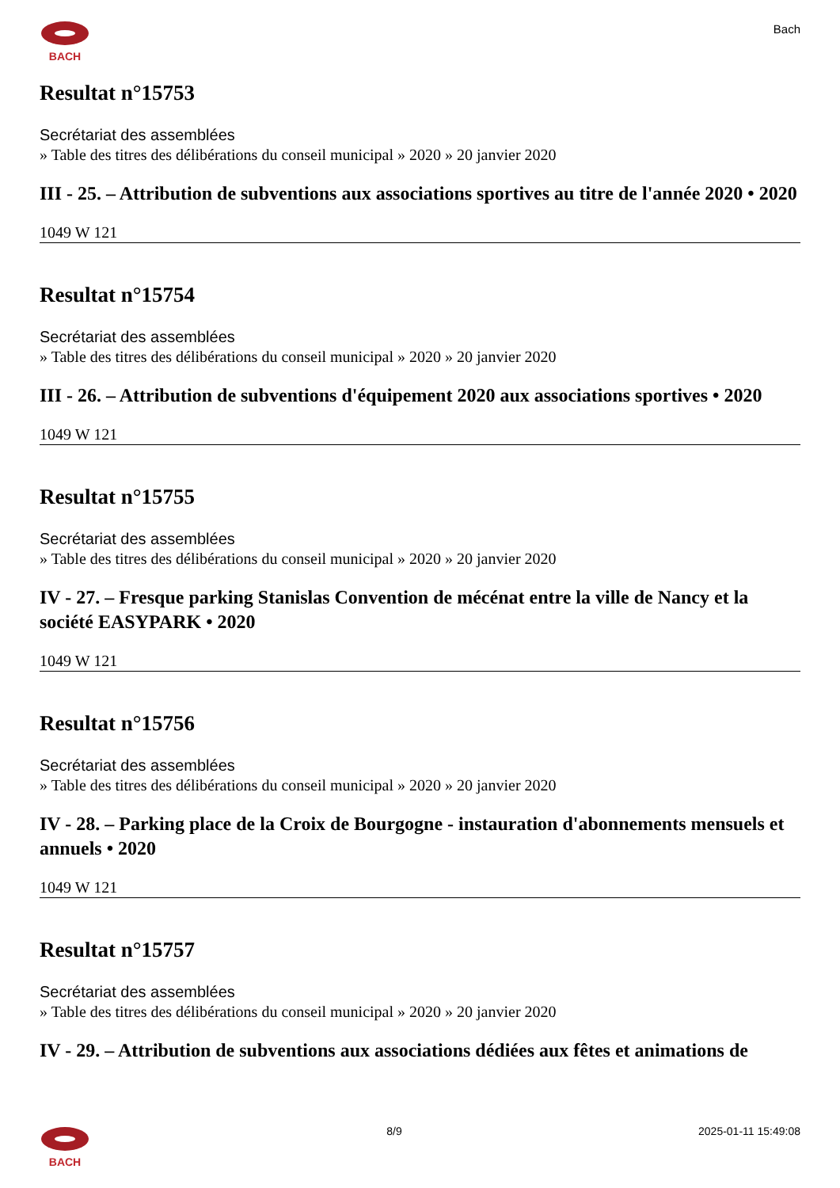BACH
Bach
Resultat n°15753
Secrétariat des assemblées
» Table des titres des délibérations du conseil municipal » 2020 » 20 janvier 2020
III - 25. – Attribution de subventions aux associations sportives au titre de l'année 2020 • 2020
1049 W 121
Resultat n°15754
Secrétariat des assemblées
» Table des titres des délibérations du conseil municipal » 2020 » 20 janvier 2020
III - 26. – Attribution de subventions d'équipement 2020 aux associations sportives • 2020
1049 W 121
Resultat n°15755
Secrétariat des assemblées
» Table des titres des délibérations du conseil municipal » 2020 » 20 janvier 2020
IV - 27. – Fresque parking Stanislas Convention de mécénat entre la ville de Nancy et la société EASYPARK • 2020
1049 W 121
Resultat n°15756
Secrétariat des assemblées
» Table des titres des délibérations du conseil municipal » 2020 » 20 janvier 2020
IV - 28. – Parking place de la Croix de Bourgogne - instauration d'abonnements mensuels et annuels • 2020
1049 W 121
Resultat n°15757
Secrétariat des assemblées
» Table des titres des délibérations du conseil municipal » 2020 » 20 janvier 2020
IV - 29. – Attribution de subventions aux associations dédiées aux fêtes et animations de
BACH 8/9 2025-01-11 15:49:08